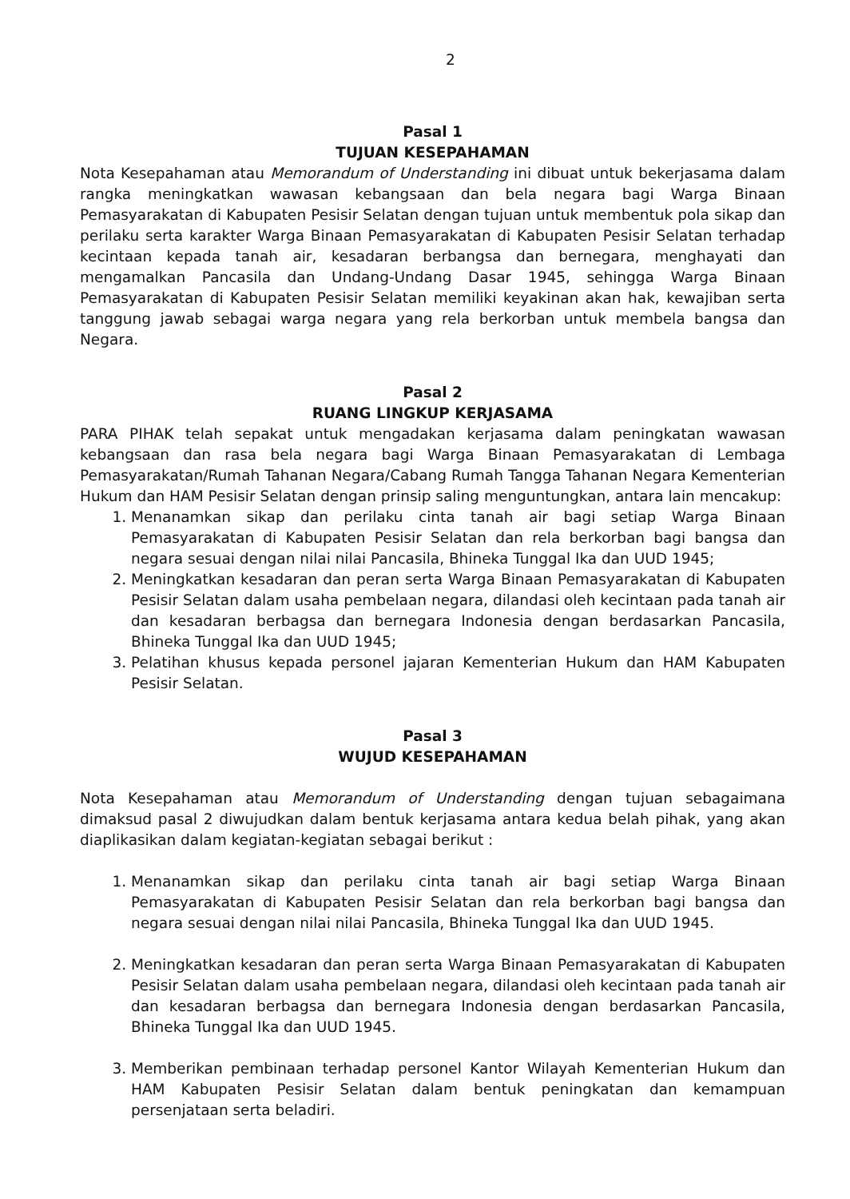2
Pasal 1
TUJUAN KESEPAHAMAN
Nota Kesepahaman atau Memorandum of Understanding ini dibuat untuk bekerjasama dalam rangka meningkatkan wawasan kebangsaan dan bela negara bagi Warga Binaan Pemasyarakatan di Kabupaten Pesisir Selatan dengan tujuan untuk membentuk pola sikap dan perilaku serta karakter Warga Binaan Pemasyarakatan di Kabupaten Pesisir Selatan terhadap kecintaan kepada tanah air, kesadaran berbangsa dan bernegara, menghayati dan mengamalkan Pancasila dan Undang-Undang Dasar 1945, sehingga Warga Binaan Pemasyarakatan di Kabupaten Pesisir Selatan memiliki keyakinan akan hak, kewajiban serta tanggung jawab sebagai warga negara yang rela berkorban untuk membela bangsa dan Negara.
Pasal 2
RUANG LINGKUP KERJASAMA
PARA PIHAK telah sepakat untuk mengadakan kerjasama dalam peningkatan wawasan kebangsaan dan rasa bela negara bagi Warga Binaan Pemasyarakatan di Lembaga Pemasyarakatan/Rumah Tahanan Negara/Cabang Rumah Tangga Tahanan Negara Kementerian Hukum dan HAM Pesisir Selatan dengan prinsip saling menguntungkan, antara lain mencakup:
1. Menanamkan sikap dan perilaku cinta tanah air bagi setiap Warga Binaan Pemasyarakatan di Kabupaten Pesisir Selatan dan rela berkorban bagi bangsa dan negara sesuai dengan nilai nilai Pancasila, Bhineka Tunggal Ika dan UUD 1945;
2. Meningkatkan kesadaran dan peran serta Warga Binaan Pemasyarakatan di Kabupaten Pesisir Selatan dalam usaha pembelaan negara, dilandasi oleh kecintaan pada tanah air dan kesadaran berbagsa dan bernegara Indonesia dengan berdasarkan Pancasila, Bhineka Tunggal Ika dan UUD 1945;
3. Pelatihan khusus kepada personel jajaran Kementerian Hukum dan HAM Kabupaten Pesisir Selatan.
Pasal 3
WUJUD KESEPAHAMAN
Nota Kesepahaman atau Memorandum of Understanding dengan tujuan sebagaimana dimaksud pasal 2 diwujudkan dalam bentuk kerjasama antara kedua belah pihak, yang akan diaplikasikan dalam kegiatan-kegiatan sebagai berikut :
1. Menanamkan sikap dan perilaku cinta tanah air bagi setiap Warga Binaan Pemasyarakatan di Kabupaten Pesisir Selatan dan rela berkorban bagi bangsa dan negara sesuai dengan nilai nilai Pancasila, Bhineka Tunggal Ika dan UUD 1945.
2. Meningkatkan kesadaran dan peran serta Warga Binaan Pemasyarakatan di Kabupaten Pesisir Selatan dalam usaha pembelaan negara, dilandasi oleh kecintaan pada tanah air dan kesadaran berbagsa dan bernegara Indonesia dengan berdasarkan Pancasila, Bhineka Tunggal Ika dan UUD 1945.
3. Memberikan pembinaan terhadap personel Kantor Wilayah Kementerian Hukum dan HAM Kabupaten Pesisir Selatan dalam bentuk peningkatan dan kemampuan persenjataan serta beladiri.